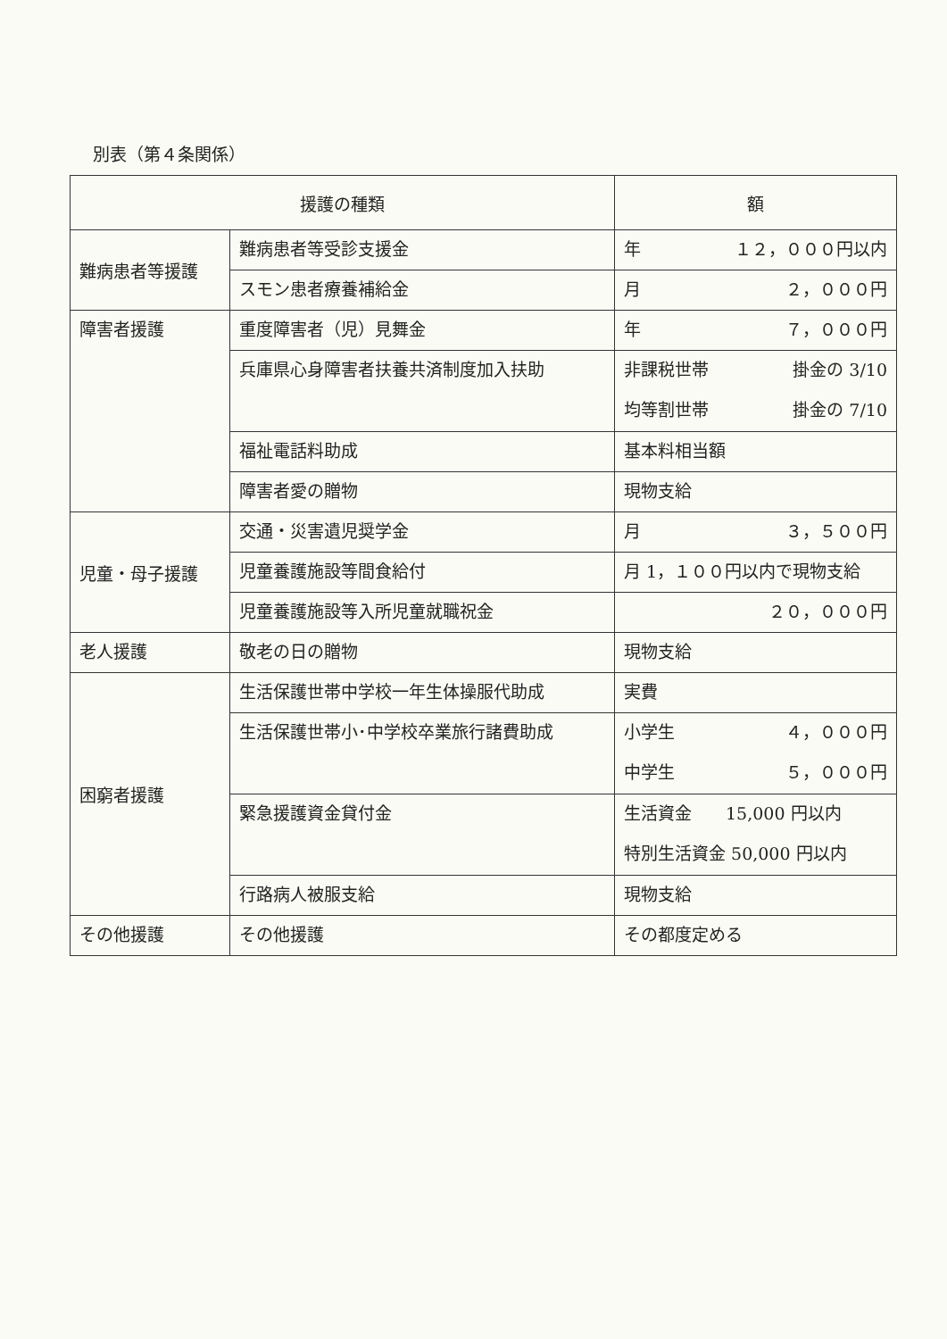別表（第４条関係）
| 援護の種類 | | 額 |
| --- | --- | --- |
| 難病患者等援護 | 難病患者等受診支援金 | 年 １２，０００円以内 |
| | スモン患者療養補給金 | 月 ２，０００円 |
| 障害者援護 | 重度障害者（児）見舞金 | 年 ７，０００円 |
| | 兵庫県心身障害者扶養共済制度加入扶助 | 非課税世帯 掛金の 3/10 均等割世帯 掛金の 7/10 |
| | 福祉電話料助成 | 基本料相当額 |
| | 障害者愛の贈物 | 現物支給 |
| 児童・母子援護 | 交通・災害遺児奨学金 | 月 ３，５００円 |
| | 児童養護施設等間食給付 | 月 1，１００円以内で現物支給 |
| | 児童養護施設等入所児童就職祝金 | ２０，０００円 |
| 老人援護 | 敬老の日の贈物 | 現物支給 |
| 困窮者援護 | 生活保護世帯中学校一年生体操服代助成 | 実費 |
| | 生活保護世帯小･中学校卒業旅行諸費助成 | 小学生 ４，０００円 中学生 ５，０００円 |
| | 緊急援護資金貸付金 | 生活資金 15,000 円以内 特別生活資金 50,000 円以内 |
| | 行路病人被服支給 | 現物支給 |
| その他援護 | その他援護 | その都度定める |